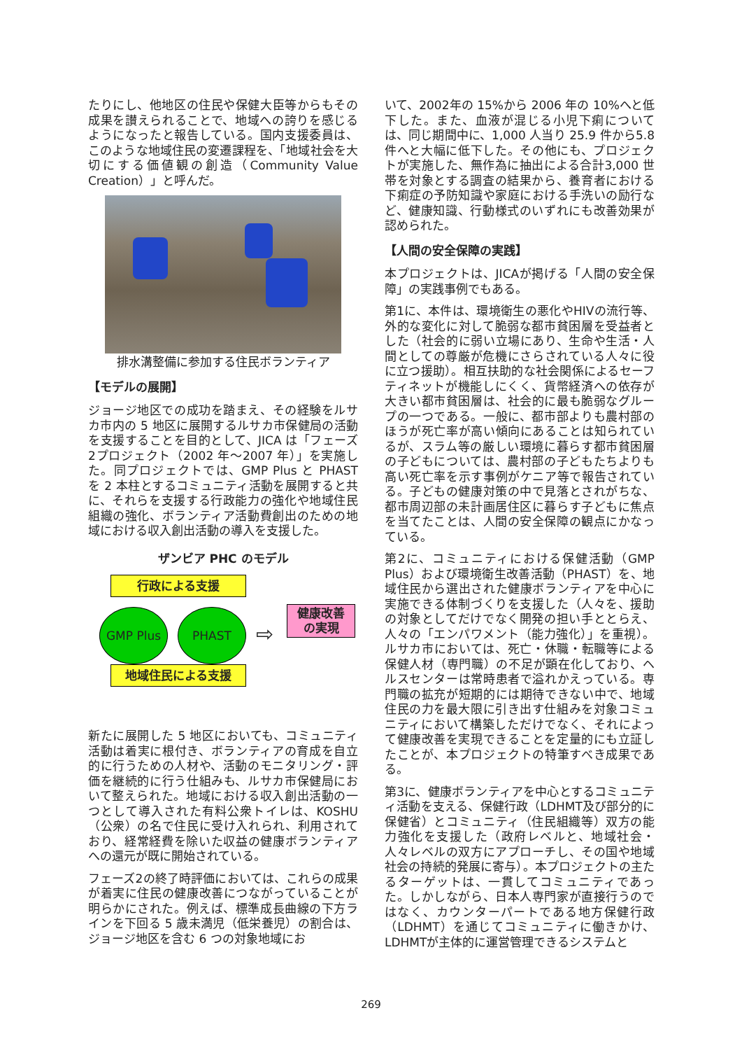たりにし、他地区の住民や保健大臣等からもその成果を讃えられることで、地域への誇りを感じるようになったと報告している。国内支援委員は、このような地域住民の変遷課程を、「地域社会を大切にする価値観の創造（Community Value Creation）」と呼んだ。
排水溝整備に参加する住民ボランティア
【モデルの展開】
ジョージ地区での成功を踏まえ、その経験をルサカ市内の 5 地区に展開するルサカ市保健局の活動を支援することを目的として、JICA は「フェーズ2プロジェクト（2002 年～2007 年）」を実施した。同プロジェクトでは、GMP Plus と PHAST を 2 本柱とするコミュニティ活動を展開すると共に、それらを支援する行政能力の強化や地域住民組織の強化、ボランティア活動費創出のための地域における収入創出活動の導入を支援した。
ザンビア PHC のモデル
行政による支援
GMP Plus PHAST
⇨
健康改善
の実現
地域住民による支援
新たに展開した 5 地区においても、コミュニティ活動は着実に根付き、ボランティアの育成を自立的に行うための人材や、活動のモニタリング・評価を継続的に行う仕組みも、ルサカ市保健局において整えられた。地域における収入創出活動の一つとして導入された有料公衆トイレは、KOSHU（公衆）の名で住民に受け入れられ、利用されており、経常経費を除いた収益の健康ボランティアへの還元が既に開始されている。
フェーズ2の終了時評価においては、これらの成果が着実に住民の健康改善につながっていることが明らかにされた。例えば、標準成長曲線の下方ラインを下回る 5 歳未満児（低栄養児）の割合は、ジョージ地区を含む 6 つの対象地域にお
いて、2002年の 15%から 2006 年の 10%へと低下した。また、血液が混じる小児下痢については、同じ期間中に、1,000 人当り 25.9 件から5.8件へと大幅に低下した。その他にも、プロジェクトが実施した、無作為に抽出による合計3,000 世帯を対象とする調査の結果から、養育者における下痢症の予防知識や家庭における手洗いの励行など、健康知識、行動様式のいずれにも改善効果が認められた。
【人間の安全保障の実践】
本プロジェクトは、JICAが掲げる「人間の安全保障」の実践事例でもある。
第1に、本件は、環境衛生の悪化やHIVの流行等、外的な変化に対して脆弱な都市貧困層を受益者とした（社会的に弱い立場にあり、生命や生活・人間としての尊厳が危機にさらされている人々に役に立つ援助）。相互扶助的な社会関係によるセーフティネットが機能しにくく、貨幣経済への依存が大きい都市貧困層は、社会的に最も脆弱なグループの一つである。一般に、都市部よりも農村部のほうが死亡率が高い傾向にあることは知られているが、スラム等の厳しい環境に暮らす都市貧困層の子どもについては、農村部の子どもたちよりも高い死亡率を示す事例がケニア等で報告されている。子どもの健康対策の中で見落とされがちな、都市周辺部の未計画居住区に暮らす子どもに焦点を当てたことは、人間の安全保障の観点にかなっている。
第2に、コミュニティにおける保健活動（GMP Plus）および環境衛生改善活動（PHAST）を、地域住民から選出された健康ボランティアを中心に実施できる体制づくりを支援した（人々を、援助の対象としてだけでなく開発の担い手ととらえ、人々の「エンパワメント（能力強化）」を重視）。ルサカ市においては、死亡・休職・転職等による保健人材（専門職）の不足が顕在化しており、ヘルスセンターは常時患者で溢れかえっている。専門職の拡充が短期的には期待できない中で、地域住民の力を最大限に引き出す仕組みを対象コミュニティにおいて構築しただけでなく、それによって健康改善を実現できることを定量的にも立証したことが、本プロジェクトの特筆すべき成果である。
第3に、健康ボランティアを中心とするコミュニティ活動を支える、保健行政（LDHMT及び部分的に保健省）とコミュニティ（住民組織等）双方の能力強化を支援した（政府レベルと、地域社会・人々レベルの双方にアプローチし、その国や地域社会の持続的発展に寄与）。本プロジェクトの主たるターゲットは、一貫してコミュニティであった。しかしながら、日本人専門家が直接行うのではなく、カウンターパートである地方保健行政（LDHMT）を通じてコミュニティに働きかけ、LDHMTが主体的に運営管理できるシステムと
269